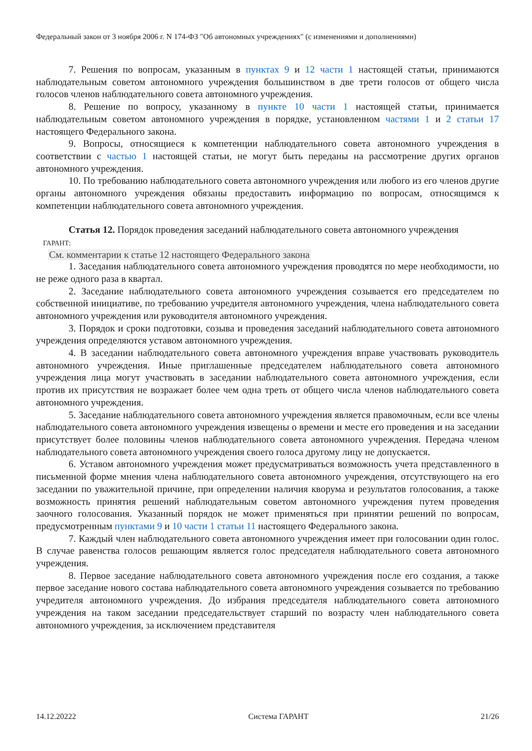Федеральный закон от 3 ноября 2006 г. N 174-ФЗ "Об автономных учреждениях" (с изменениями и дополнениями)
7. Решения по вопросам, указанным в пунктах 9 и 12 части 1 настоящей статьи, принимаются наблюдательным советом автономного учреждения большинством в две трети голосов от общего числа голосов членов наблюдательного совета автономного учреждения.
8. Решение по вопросу, указанному в пункте 10 части 1 настоящей статьи, принимается наблюдательным советом автономного учреждения в порядке, установленном частями 1 и 2 статьи 17 настоящего Федерального закона.
9. Вопросы, относящиеся к компетенции наблюдательного совета автономного учреждения в соответствии с частью 1 настоящей статьи, не могут быть переданы на рассмотрение других органов автономного учреждения.
10. По требованию наблюдательного совета автономного учреждения или любого из его членов другие органы автономного учреждения обязаны предоставить информацию по вопросам, относящимся к компетенции наблюдательного совета автономного учреждения.
Статья 12. Порядок проведения заседаний наблюдательного совета автономного учреждения
ГАРАНТ:
См. комментарии к статье 12 настоящего Федерального закона
1. Заседания наблюдательного совета автономного учреждения проводятся по мере необходимости, но не реже одного раза в квартал.
2. Заседание наблюдательного совета автономного учреждения созывается его председателем по собственной инициативе, по требованию учредителя автономного учреждения, члена наблюдательного совета автономного учреждения или руководителя автономного учреждения.
3. Порядок и сроки подготовки, созыва и проведения заседаний наблюдательного совета автономного учреждения определяются уставом автономного учреждения.
4. В заседании наблюдательного совета автономного учреждения вправе участвовать руководитель автономного учреждения. Иные приглашенные председателем наблюдательного совета автономного учреждения лица могут участвовать в заседании наблюдательного совета автономного учреждения, если против их присутствия не возражает более чем одна треть от общего числа членов наблюдательного совета автономного учреждения.
5. Заседание наблюдательного совета автономного учреждения является правомочным, если все члены наблюдательного совета автономного учреждения извещены о времени и месте его проведения и на заседании присутствует более половины членов наблюдательного совета автономного учреждения. Передача членом наблюдательного совета автономного учреждения своего голоса другому лицу не допускается.
6. Уставом автономного учреждения может предусматриваться возможность учета представленного в письменной форме мнения члена наблюдательного совета автономного учреждения, отсутствующего на его заседании по уважительной причине, при определении наличия кворума и результатов голосования, а также возможность принятия решений наблюдательным советом автономного учреждения путем проведения заочного голосования. Указанный порядок не может применяться при принятии решений по вопросам, предусмотренным пунктами 9 и 10 части 1 статьи 11 настоящего Федерального закона.
7. Каждый член наблюдательного совета автономного учреждения имеет при голосовании один голос. В случае равенства голосов решающим является голос председателя наблюдательного совета автономного учреждения.
8. Первое заседание наблюдательного совета автономного учреждения после его создания, а также первое заседание нового состава наблюдательного совета автономного учреждения созывается по требованию учредителя автономного учреждения. До избрания председателя наблюдательного совета автономного учреждения на таком заседании председательствует старший по возрасту член наблюдательного совета автономного учреждения, за исключением представителя
14.12.20222 Система ГАРАНТ 21/26